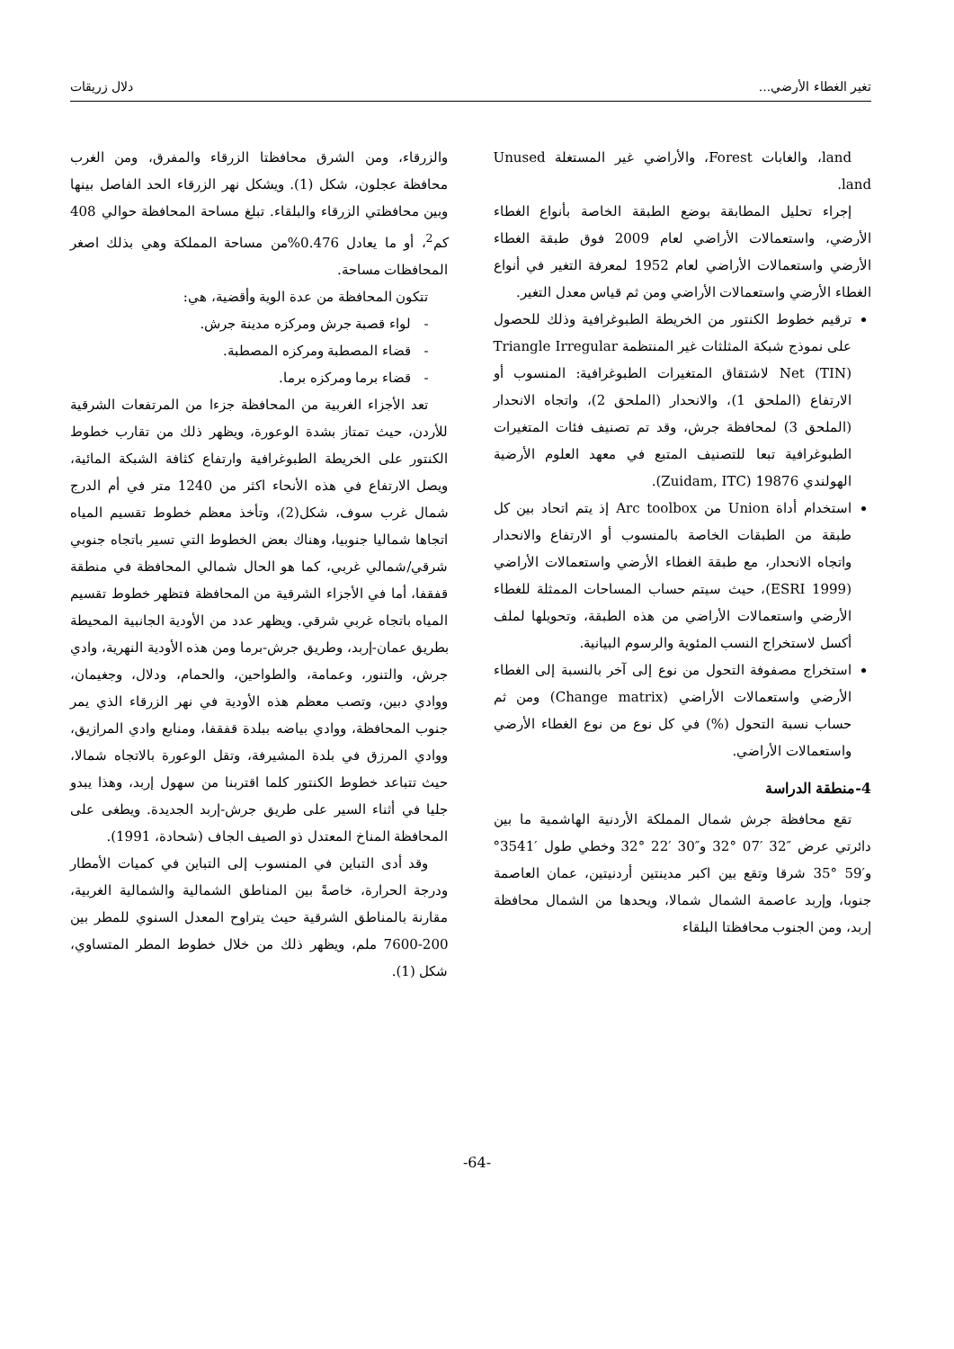تغير الغطاء الأرضي... دلال زريقات
land، والغابات Forest، والأراضي غير المستغلة Unused land.
إجراء تحليل المطابقة بوضع الطبقة الخاصة بأنواع الغطاء الأرضي، واستعمالات الأراضي لعام 2009 فوق طبقة الغطاء الأرضي واستعمالات الأراضي لعام 1952 لمعرفة التغير في أنواع الغطاء الأرضي واستعمالات الأراضي ومن ثم قياس معدل التغير.
ترقيم خطوط الكنتور من الخريطة الطبوغرافية وذلك للحصول على نموذج شبكة المثلثات غير المنتظمة Triangle Irregular Net (TIN) لاشتقاق المتغيرات الطبوغرافية: المنسوب أو الارتفاع (الملحق 1)، والانحدار (الملحق 2)، واتجاه الانحدار (الملحق 3) لمحافظة جرش، وقد تم تصنيف فئات المتغيرات الطبوغرافية تبعا للتصنيف المتبع في معهد العلوم الأرضية الهولندي Zuidam, ITC) 19876).
استخدام أداة Union من Arc toolbox إذ يتم اتحاد بين كل طبقة من الطبقات الخاصة بالمنسوب أو الارتفاع والانحدار واتجاه الانحدار، مع طبقة الغطاء الأرضي واستعمالات الأراضي (ESRI 1999)، حيث سيتم حساب المساحات الممثلة للغطاء الأرضي واستعمالات الأراضي من هذه الطبقة، وتحويلها لملف أكسل لاستخراج النسب المئوية والرسوم البيانية.
استخراج مصفوفة التحول من نوع إلى آخر بالنسبة إلى الغطاء الأرضي واستعمالات الأراضي (Change matrix) ومن ثم حساب نسبة التحول (%) في كل نوع من نوع الغطاء الأرضي واستعمالات الأراضي.
4-منطقة الدراسة
تقع محافظة جرش شمال المملكة الأردنية الهاشمية ما بين دائرتي عرض ″32 ′07 °32 و″30 ′22 °32 وخطي طول ′3541° و′59 °35 شرقا وتقع بين اكبر مدينتين أردنيتين، عمان العاصمة جنوبا، وإربد عاصمة الشمال شمالا، ويحدها من الشمال محافظة إربد، ومن الجنوب محافظتا البلقاء
والزرقاء، ومن الشرق محافظتا الزرقاء والمفرق، ومن الغرب محافظة عجلون، شكل (1). ويشكل نهر الزرقاء الحد الفاصل بينها وبين محافظتي الزرقاء والبلقاء. تبلغ مساحة المحافظة حوالي 408 كم<sup>2</sup>، أو ما يعادل 0.476%من مساحة المملكة وهي بذلك اصغر المحافظات مساحة.
تتكون المحافظة من عدة الوية وأقضية، هي:
- لواء قصبة جرش ومركزه مدينة جرش.
- قضاء المصطبة ومركزه المصطبة.
- قضاء برما ومركزه برما.
تعد الأجزاء الغربية من المحافظة جزءا من المرتفعات الشرقية للأردن، حيث تمتاز بشدة الوعورة، ويظهر ذلك من تقارب خطوط الكنتور على الخريطة الطبوغرافية وارتفاع كثافة الشبكة المائية، ويصل الارتفاع في هذه الأنحاء اكثر من 1240 متر في أم الدرج شمال غرب سوف، شكل(2)، وتأخذ معظم خطوط تقسيم المياه اتجاها شماليا جنوبيا، وهناك بعض الخطوط التي تسير باتجاه جنوبي شرقي/شمالي غربي، كما هو الحال شمالي المحافظة في منطقة قفقفا، أما في الأجزاء الشرقية من المحافظة فتظهر خطوط تقسيم المياه باتجاه غربي شرقي. ويظهر عدد من الأودية الجانبية المحيطة بطريق عمان-إربد، وطريق جرش-برما ومن هذه الأودية النهرية، وادي جرش، والتنور، وعمامة، والطواحين، والحمام، ودلال، وجغيمان، ووادي دبين، وتصب معظم هذه الأودية في نهر الزرقاء الذي يمر جنوب المحافظة، ووادي بياضه ببلدة قفقفا، ومنابع وادي المرازيق، ووادي المرزق في بلدة المشيرفة، وتقل الوعورة بالاتجاه شمالا، حيث تتباعد خطوط الكنتور كلما اقتربنا من سهول إربد، وهذا يبدو جليا في أثناء السير على طريق جرش-إربد الجديدة. ويطغى على المحافظة المناخ المعتدل ذو الصيف الجاف (شحادة، 1991).
وقد أدى التباين في المنسوب إلى التباين في كميات الأمطار ودرجة الحرارة، خاصةً بين المناطق الشمالية والشمالية الغربية، مقارنة بالمناطق الشرقية حيث يتراوح المعدل السنوي للمطر بين 200-7600 ملم، ويظهر ذلك من خلال خطوط المطر المتساوي، شكل (1).
-64-